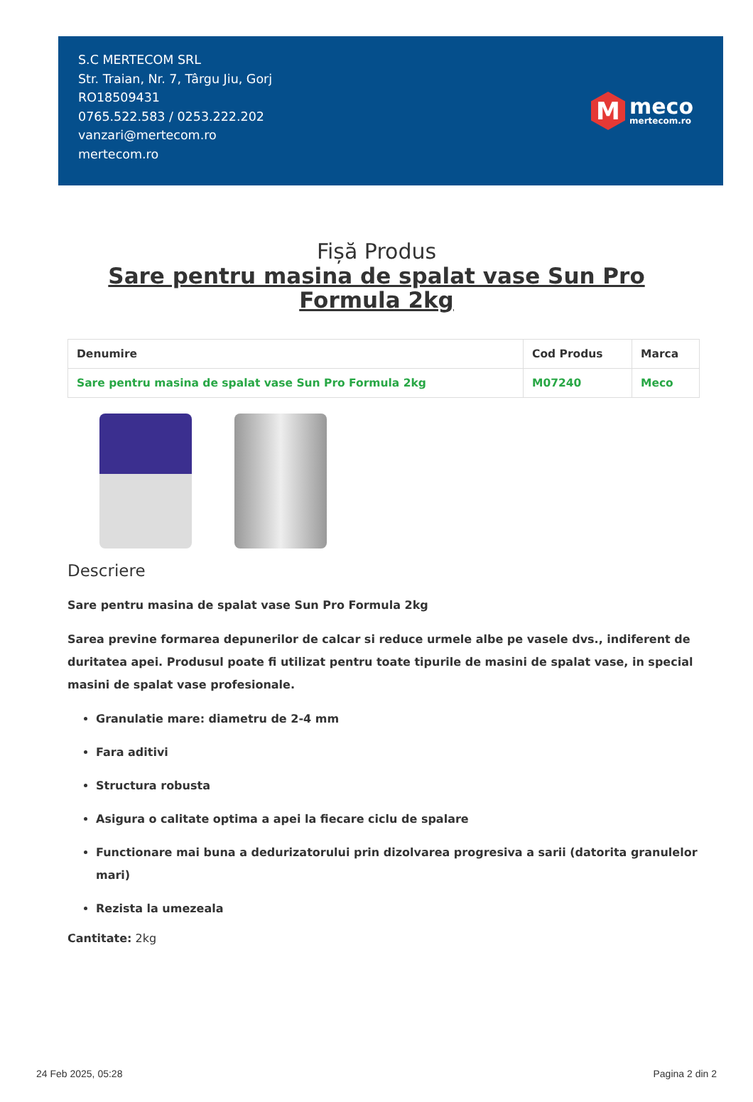S.C MERTECOM SRL
Str. Traian, Nr. 7, Târgu Jiu, Gorj
RO18509431
0765.522.583 / 0253.222.202
vanzari@mertecom.ro
mertecom.ro
M
meco
mertecom.ro
Fișă Produs
Sare pentru masina de spalat vase Sun Pro Formula 2kg
| Denumire | Cod Produs | Marca |
| --- | --- | --- |
| Sare pentru masina de spalat vase Sun Pro Formula 2kg | M07240 | Meco |
Descriere
Sare pentru masina de spalat vase Sun Pro Formula 2kg
Sarea previne formarea depunerilor de calcar si reduce urmele albe pe vasele dvs., indiferent de duritatea apei. Produsul poate fi utilizat pentru toate tipurile de masini de spalat vase, in special masini de spalat vase profesionale.
Granulatie mare: diametru de 2-4 mm
Fara aditivi
Structura robusta
Asigura o calitate optima a apei la fiecare ciclu de spalare
Functionare mai buna a dedurizatorului prin dizolvarea progresiva a sarii (datorita granulelor mari)
Rezista la umezeala
Cantitate: 2kg
24 Feb 2025, 05:28 Pagina 2 din 2